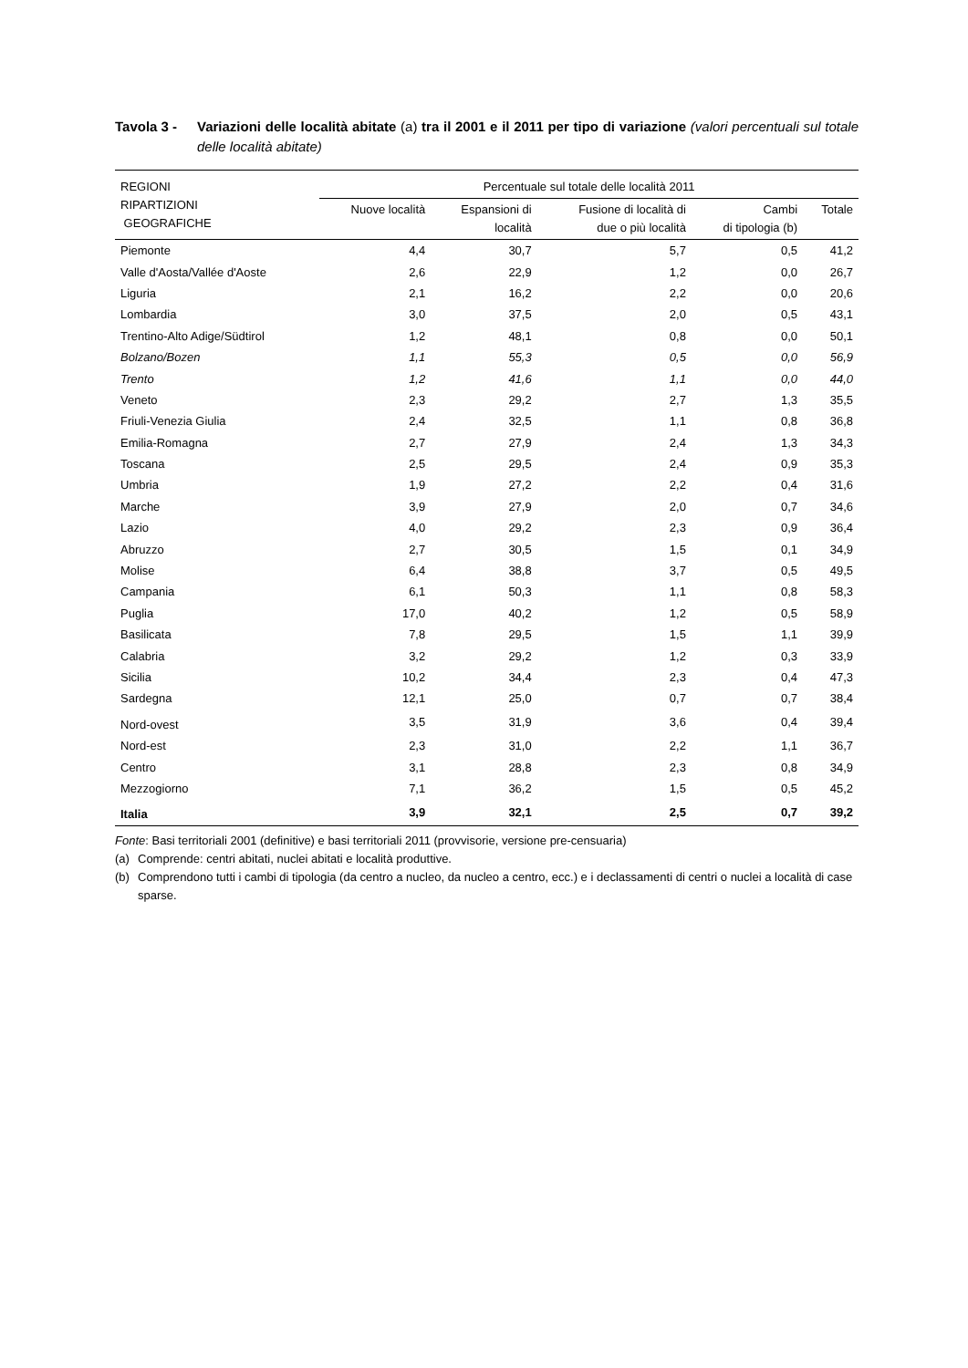Tavola 3 - Variazioni delle località abitate (a) tra il 2001 e il 2011 per tipo di variazione (valori percentuali sul totale delle località abitate)
| REGIONI RIPARTIZIONI GEOGRAFICHE | Percentuale sul totale delle località 2011 | | | | |
| --- | --- | --- | --- | --- | --- |
| | Nuove località | Espansioni di località | Fusione di località di due o più località | Cambi di tipologia (b) | Totale |
| Piemonte | 4,4 | 30,7 | 5,7 | 0,5 | 41,2 |
| Valle d'Aosta/Vallée d'Aoste | 2,6 | 22,9 | 1,2 | 0,0 | 26,7 |
| Liguria | 2,1 | 16,2 | 2,2 | 0,0 | 20,6 |
| Lombardia | 3,0 | 37,5 | 2,0 | 0,5 | 43,1 |
| Trentino-Alto Adige/Südtirol | 1,2 | 48,1 | 0,8 | 0,0 | 50,1 |
| Bolzano/Bozen | 1,1 | 55,3 | 0,5 | 0,0 | 56,9 |
| Trento | 1,2 | 41,6 | 1,1 | 0,0 | 44,0 |
| Veneto | 2,3 | 29,2 | 2,7 | 1,3 | 35,5 |
| Friuli-Venezia Giulia | 2,4 | 32,5 | 1,1 | 0,8 | 36,8 |
| Emilia-Romagna | 2,7 | 27,9 | 2,4 | 1,3 | 34,3 |
| Toscana | 2,5 | 29,5 | 2,4 | 0,9 | 35,3 |
| Umbria | 1,9 | 27,2 | 2,2 | 0,4 | 31,6 |
| Marche | 3,9 | 27,9 | 2,0 | 0,7 | 34,6 |
| Lazio | 4,0 | 29,2 | 2,3 | 0,9 | 36,4 |
| Abruzzo | 2,7 | 30,5 | 1,5 | 0,1 | 34,9 |
| Molise | 6,4 | 38,8 | 3,7 | 0,5 | 49,5 |
| Campania | 6,1 | 50,3 | 1,1 | 0,8 | 58,3 |
| Puglia | 17,0 | 40,2 | 1,2 | 0,5 | 58,9 |
| Basilicata | 7,8 | 29,5 | 1,5 | 1,1 | 39,9 |
| Calabria | 3,2 | 29,2 | 1,2 | 0,3 | 33,9 |
| Sicilia | 10,2 | 34,4 | 2,3 | 0,4 | 47,3 |
| Sardegna | 12,1 | 25,0 | 0,7 | 0,7 | 38,4 |
| Nord-ovest | 3,5 | 31,9 | 3,6 | 0,4 | 39,4 |
| Nord-est | 2,3 | 31,0 | 2,2 | 1,1 | 36,7 |
| Centro | 3,1 | 28,8 | 2,3 | 0,8 | 34,9 |
| Mezzogiorno | 7,1 | 36,2 | 1,5 | 0,5 | 45,2 |
| Italia | 3,9 | 32,1 | 2,5 | 0,7 | 39,2 |
Fonte: Basi territoriali 2001 (definitive) e basi territoriali 2011 (provvisorie, versione pre-censuaria)
(a) Comprende: centri abitati, nuclei abitati e località produttive.
(b) Comprendono tutti i cambi di tipologia (da centro a nucleo, da nucleo a centro, ecc.) e i declassamenti di centri o nuclei a località di case sparse.